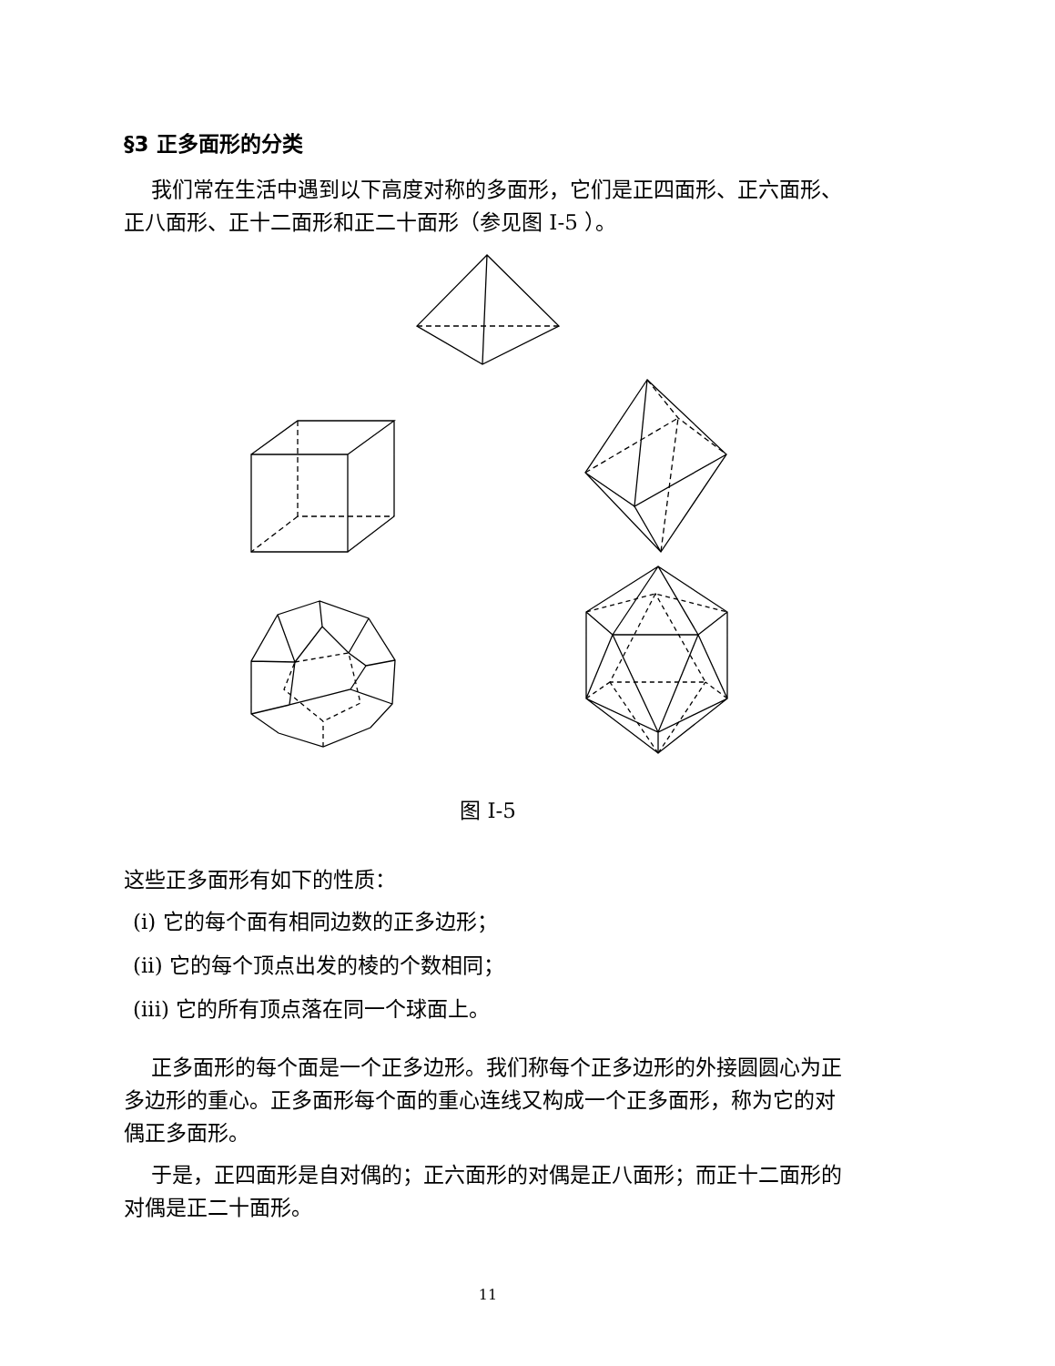§3 正多面形的分类
我们常在生活中遇到以下高度对称的多面形，它们是正四面形、正六面形、正八面形、正十二面形和正二十面形（参见图 I-5 ）。
图 I-5
这些正多面形有如下的性质：
(i) 它的每个面有相同边数的正多边形；
(ii) 它的每个顶点出发的棱的个数相同；
(iii) 它的所有顶点落在同一个球面上。
正多面形的每个面是一个正多边形。我们称每个正多边形的外接圆圆心为正多边形的重心。正多面形每个面的重心连线又构成一个正多面形，称为它的对偶正多面形。
于是，正四面形是自对偶的；正六面形的对偶是正八面形；而正十二面形的对偶是正二十面形。
11